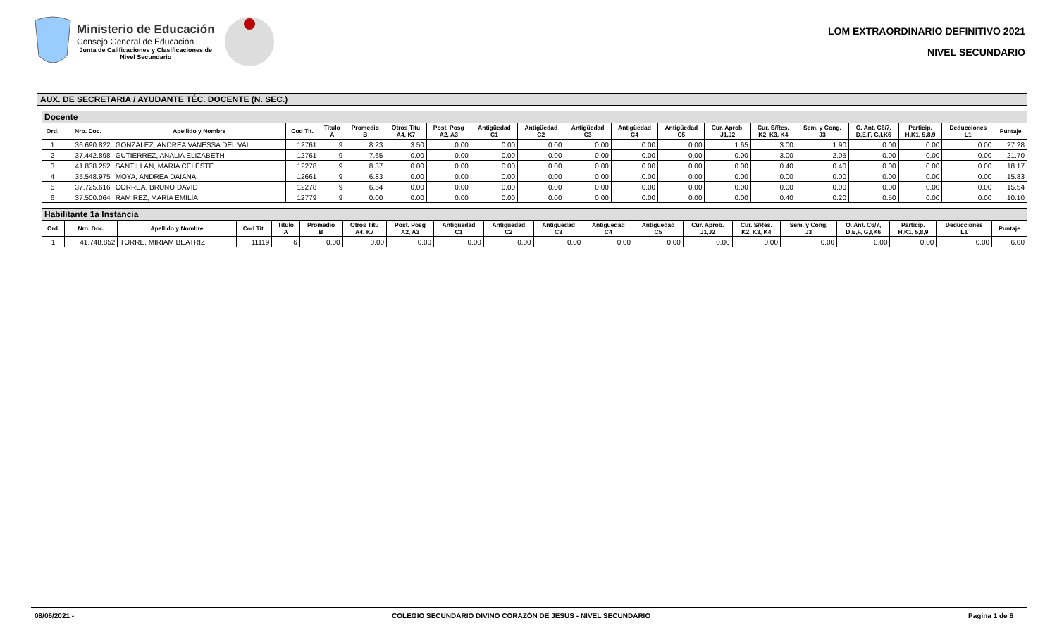Ministerio de Educación
Consejo General de Educación
Junta de Calificaciones y Clasificaciones de
Nivel Secundario
LOM EXTRAORDINARIO DEFINITIVO 2021
NIVEL SECUNDARIO
AUX. DE SECRETARIA / AYUDANTE TÉC. DOCENTE (N. SEC.)
| Docente | | | | | | | | | | | | | | | | | | | |
| Ord. | Nro. Doc. | Apellido y Nombre | Cod Tit. | Titulo A | Promedio B | Otros Titu A4, K7 | Post. Posg A2, A3 | Antigüedad C1 | Antigüedad C2 | Antigüedad C3 | Antigüedad C4 | Antigüedad C5 | Cur. Aprob. J1,J2 | Cur. S/Res. K2, K3, K4 | Sem. y Cong. J3 | O. Ant. C6/7, D,E,F, G,I,K6 | Particip. H,K1, 5,8,9 | Deducciones L1 | Puntaje |
| 1 | 36.690.822 | GONZALEZ, ANDREA VANESSA DEL VAL | 12761 | 9 | 8.23 | 3.50 | 0.00 | 0.00 | 0.00 | 0.00 | 0.00 | 0.00 | 1.65 | 3.00 | 1.90 | 0.00 | 0.00 | 0.00 | 27.28 |
| 2 | 37.442.898 | GUTIERREZ, ANALIA ELIZABETH | 12761 | 9 | 7.65 | 0.00 | 0.00 | 0.00 | 0.00 | 0.00 | 0.00 | 0.00 | 0.00 | 3.00 | 2.05 | 0.00 | 0.00 | 0.00 | 21.70 |
| 3 | 41.838.252 | SANTILLAN, MARIA CELESTE | 12278 | 9 | 8.37 | 0.00 | 0.00 | 0.00 | 0.00 | 0.00 | 0.00 | 0.00 | 0.00 | 0.40 | 0.40 | 0.00 | 0.00 | 0.00 | 18.17 |
| 4 | 35.548.975 | MOYA, ANDREA DAIANA | 12661 | 9 | 6.83 | 0.00 | 0.00 | 0.00 | 0.00 | 0.00 | 0.00 | 0.00 | 0.00 | 0.00 | 0.00 | 0.00 | 0.00 | 0.00 | 15.83 |
| 5 | 37.725.616 | CORREA, BRUNO DAVID | 12278 | 9 | 6.54 | 0.00 | 0.00 | 0.00 | 0.00 | 0.00 | 0.00 | 0.00 | 0.00 | 0.00 | 0.00 | 0.00 | 0.00 | 0.00 | 15.54 |
| 6 | 37.500.064 | RAMIREZ, MARIA EMILIA | 12779 | 9 | 0.00 | 0.00 | 0.00 | 0.00 | 0.00 | 0.00 | 0.00 | 0.00 | 0.00 | 0.40 | 0.20 | 0.50 | 0.00 | 0.00 | 10.10 |
| Habilitante 1a Instancia | | | | | | | | | | | | | | | | | | | |
| Ord. | Nro. Doc. | Apellido y Nombre | Cod Tit. | Titulo A | Promedio B | Otros Titu A4, K7 | Post. Posg A2, A3 | Antigüedad C1 | Antigüedad C2 | Antigüedad C3 | Antigüedad C4 | Antigüedad C5 | Cur. Aprob. J1,J2 | Cur. S/Res. K2, K3, K4 | Sem. y Cong. J3 | O. Ant. C6/7, D,E,F, G,I,K6 | Particip. H,K1, 5,8,9 | Deducciones L1 | Puntaje |
| 1 | 41.748.852 | TORRE, MIRIAM BEATRIZ | 11119 | 6 | 0.00 | 0.00 | 0.00 | 0.00 | 0.00 | 0.00 | 0.00 | 0.00 | 0.00 | 0.00 | 0.00 | 0.00 | 0.00 | 0.00 | 6.00 |
08/06/2021 - COLEGIO SECUNDARIO DIVINO CORAZÓN DE JESÚS - NIVEL SECUNDARIO Pagina 1 de 6